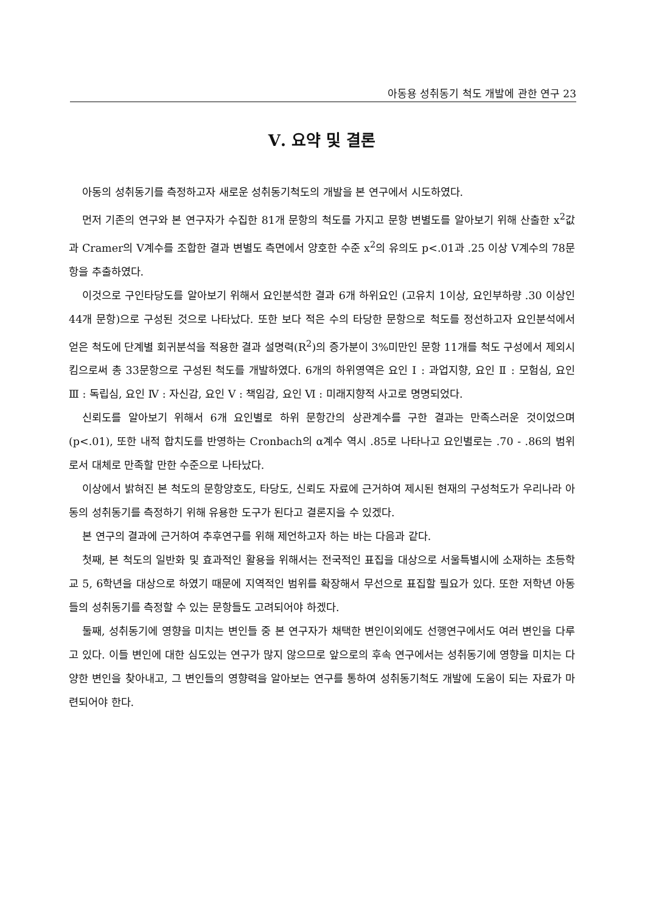아동용 성취동기 척도 개발에 관한 연구 23
Ⅴ. 요약 및 결론
아동의 성취동기를 측정하고자 새로운 성취동기척도의 개발을 본 연구에서 시도하였다.
먼저 기존의 연구와 본 연구자가 수집한 81개 문항의 척도를 가지고 문항 변별도를 알아보기 위해 산출한 x<sup>2</sup>값과 Cramer의 V계수를 조합한 결과 변별도 측면에서 양호한 수준 x<sup>2</sup>의 유의도 p<.01과 .25 이상 V계수의 78문항을 추출하였다.
이것으로 구인타당도를 알아보기 위해서 요인분석한 결과 6개 하위요인 (고유치 1이상, 요인부하량 .30 이상인 44개 문항)으로 구성된 것으로 나타났다. 또한 보다 적은 수의 타당한 문항으로 척도를 정선하고자 요인분석에서 얻은 척도에 단계별 회귀분석을 적용한 결과 설명력(R<sup>2</sup>)의 증가분이 3%미만인 문항 11개를 척도 구성에서 제외시킴으로써 총 33문항으로 구성된 척도를 개발하였다. 6개의 하위영역은 요인 Ⅰ : 과업지향, 요인 Ⅱ : 모험심, 요인 Ⅲ : 독립심, 요인 Ⅳ : 자신감, 요인 Ⅴ : 책임감, 요인 Ⅵ : 미래지향적 사고로 명명되었다.
신뢰도를 알아보기 위해서 6개 요인별로 하위 문항간의 상관계수를 구한 결과는 만족스러운 것이었으며(p<.01), 또한 내적 합치도를 반영하는 Cronbach의 α계수 역시 .85로 나타나고 요인별로는 .70 - .86의 범위로서 대체로 만족할 만한 수준으로 나타났다.
이상에서 밝혀진 본 척도의 문항양호도, 타당도, 신뢰도 자료에 근거하여 제시된 현재의 구성척도가 우리나라 아동의 성취동기를 측정하기 위해 유용한 도구가 된다고 결론지을 수 있겠다.
본 연구의 결과에 근거하여 추후연구를 위해 제언하고자 하는 바는 다음과 같다.
첫째, 본 척도의 일반화 및 효과적인 활용을 위해서는 전국적인 표집을 대상으로 서울특별시에 소재하는 초등학교 5, 6학년을 대상으로 하였기 때문에 지역적인 범위를 확장해서 무선으로 표집할 필요가 있다. 또한 저학년 아동들의 성취동기를 측정할 수 있는 문항들도 고려되어야 하겠다.
둘째, 성취동기에 영향을 미치는 변인들 중 본 연구자가 채택한 변인이외에도 선행연구에서도 여러 변인을 다루고 있다. 이들 변인에 대한 심도있는 연구가 많지 않으므로 앞으로의 후속 연구에서는 성취동기에 영향을 미치는 다양한 변인을 찾아내고, 그 변인들의 영향력을 알아보는 연구를 통하여 성취동기척도 개발에 도움이 되는 자료가 마련되어야 한다.